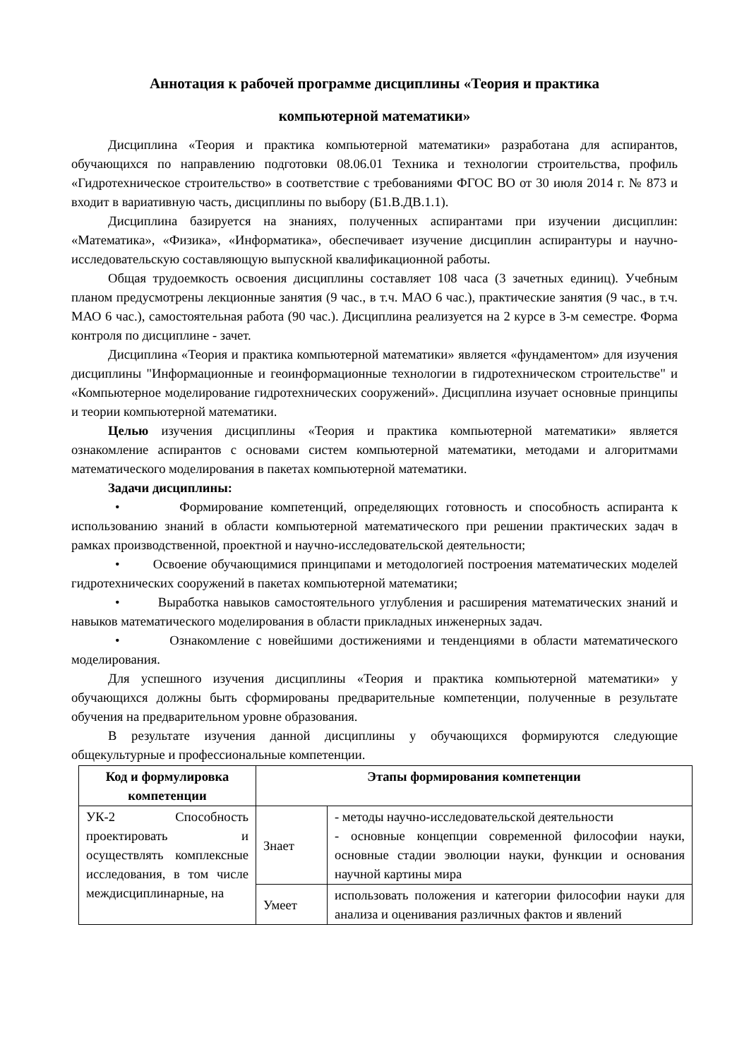Аннотация к рабочей программе дисциплины «Теория и практика
компьютерной математики»
Дисциплина «Теория и практика компьютерной математики» разработана для аспирантов, обучающихся по направлению подготовки 08.06.01 Техника и технологии строительства, профиль «Гидротехническое строительство» в соответствие с требованиями ФГОС ВО от 30 июля 2014 г. № 873 и входит в вариативную часть, дисциплины по выбору (Б1.В.ДВ.1.1).
Дисциплина базируется на знаниях, полученных аспирантами при изучении дисциплин: «Математика», «Физика», «Информатика», обеспечивает изучение дисциплин аспирантуры и научно-исследовательскую составляющую выпускной квалификационной работы.
Общая трудоемкость освоения дисциплины составляет 108 часа (3 зачетных единиц). Учебным планом предусмотрены лекционные занятия (9 час., в т.ч. МАО 6 час.), практические занятия (9 час., в т.ч. МАО 6 час.), самостоятельная работа (90 час.). Дисциплина реализуется на 2 курсе в 3-м семестре. Форма контроля по дисциплине - зачет.
Дисциплина «Теория и практика компьютерной математики» является «фундаментом» для изучения дисциплины "Информационные и геоинформационные технологии в гидротехническом строительстве" и «Компьютерное моделирование гидротехнических сооружений». Дисциплина изучает основные принципы и теории компьютерной математики.
Целью изучения дисциплины «Теория и практика компьютерной математики» является ознакомление аспирантов с основами систем компьютерной математики, методами и алгоритмами математического моделирования в пакетах компьютерной математики.
Задачи дисциплины:
• Формирование компетенций, определяющих готовность и способность аспиранта к использованию знаний в области компьютерной математического при решении практических задач в рамках производственной, проектной и научно-исследовательской деятельности;
• Освоение обучающимися принципами и методологией построения математических моделей гидротехнических сооружений в пакетах компьютерной математики;
• Выработка навыков самостоятельного углубления и расширения математических знаний и навыков математического моделирования в области прикладных инженерных задач.
• Ознакомление с новейшими достижениями и тенденциями в области математического моделирования.
Для успешного изучения дисциплины «Теория и практика компьютерной математики» у обучающихся должны быть сформированы предварительные компетенции, полученные в результате обучения на предварительном уровне образования.
В результате изучения данной дисциплины у обучающихся формируются следующие общекультурные и профессиональные компетенции.
| Код и формулировка компетенции | Этапы формирования компетенции | |
| --- | --- | --- |
| УК-2 Способность проектировать и осуществлять комплексные исследования, в том числе междисциплинарные, на | Знает | - методы научно-исследовательской деятельности - основные концепции современной философии науки, основные стадии эволюции науки, функции и основания научной картины мира |
| | Умеет | использовать положения и категории философии науки для анализа и оценивания различных фактов и явлений |